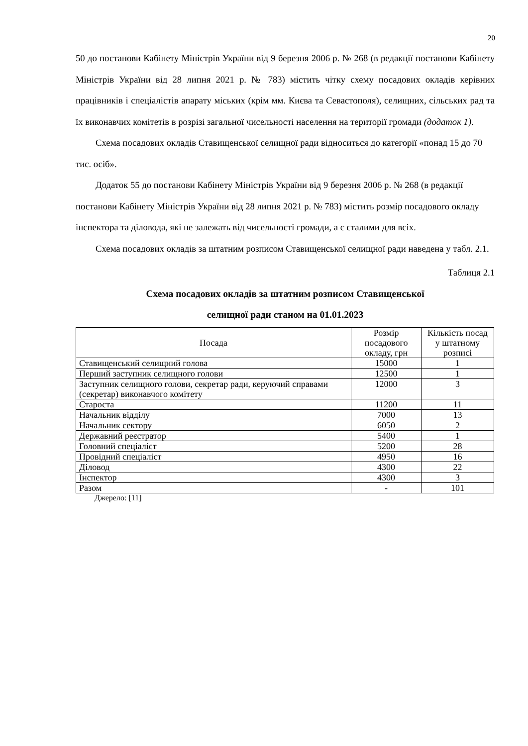20
50 до постанови Кабінету Міністрів України від 9 березня 2006 р. № 268 (в редакції постанови Кабінету Міністрів України від 28 липня 2021 р. № 783) містить чітку схему посадових окладів керівних працівників і спеціалістів апарату міських (крім мм. Києва та Севастополя), селищних, сільських рад та їх виконавчих комітетів в розрізі загальної чисельності населення на території громади (додаток 1).
Схема посадових окладів Ставищенської селищної ради відноситься до категорії «понад 15 до 70 тис. осіб».
Додаток 55 до постанови Кабінету Міністрів України від 9 березня 2006 р. № 268 (в редакції постанови Кабінету Міністрів України від 28 липня 2021 р. № 783) містить розмір посадового окладу інспектора та діловода, які не залежать від чисельності громади, а є сталими для всіх.
Схема посадових окладів за штатним розписом Ставищенської селищної ради наведена у табл. 2.1.
Таблиця 2.1
Схема посадових окладів за штатним розписом Ставищенської
селищної ради станом на 01.01.2023
| Посада | Розмір посадового окладу, грн | Кількість посад у штатному розписі |
| --- | --- | --- |
| Ставищенський селищний голова | 15000 | 1 |
| Перший заступник селищного голови | 12500 | 1 |
| Заступник селищного голови, секретар ради, керуючий справами (секретар) виконавчого комітету | 12000 | 3 |
| Староста | 11200 | 11 |
| Начальник відділу | 7000 | 13 |
| Начальник сектору | 6050 | 2 |
| Державний реєстратор | 5400 | 1 |
| Головний спеціаліст | 5200 | 28 |
| Провідний спеціаліст | 4950 | 16 |
| Діловод | 4300 | 22 |
| Інспектор | 4300 | 3 |
| Разом | - | 101 |
Джерело: [11]